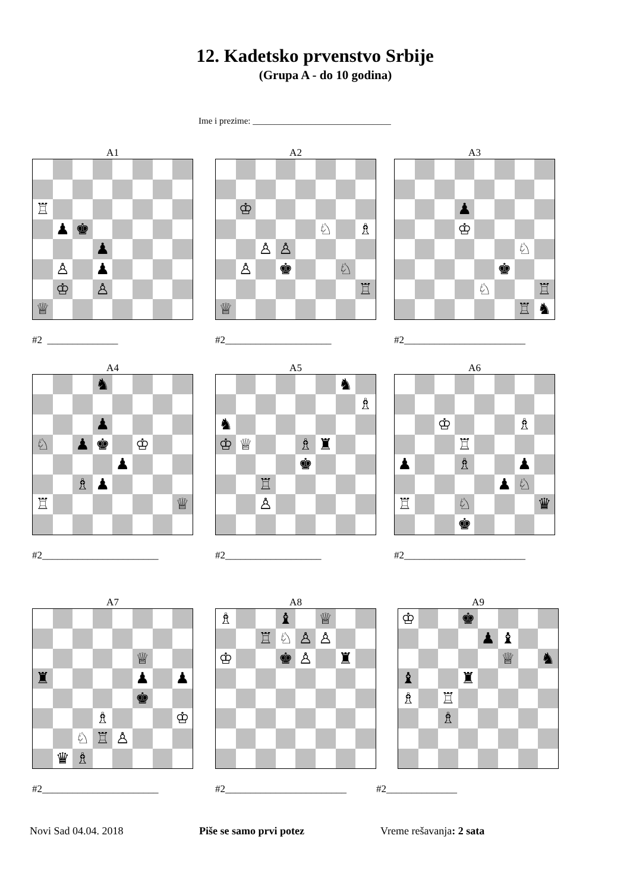12. Kadetsko prvenstvo Srbije
(Grupa A - do 10 godina)
Ime i prezime: _______________________________
A1
♖
♟ ♚
♟
♙ ♟
♔ ♙
♕
#2 ______________
A2
♔
♘ ♗
♙ ♙
♙ ♚ ♘
♖
♕
#2_____________________
A3
♟
♔
♘
♚
♘ ♖
♖ ♞
#2________________________
A4
♞
♟
♘ ♟ ♚ ♔
♟
♗ ♟
♖ ♕
#2_______________________
A5
♞
♗
♞
♔ ♕ ♗ ♜
♚
♖
♙
#2___________________
A6
♔ ♗
♖
♟ ♗ ♟
♟ ♘
♖ ♘ ♛
♚
#2________________________
A7
♕
♜ ♟ ♟
♚
♗ ♔
♘ ♖ ♙
♛ ♗
#2_______________________
A8
♗ ♝ ♕
♖ ♘ ♙ ♙
♔ ♚ ♙ ♜
#2________________________
A9
♔ ♚
♟ ♝
♕ ♞
♝ ♜
♗ ♖
♗
#2______________
Novi Sad 04.04. 2018 Piše se samo prvi potez Vreme rešavanja: 2 sata